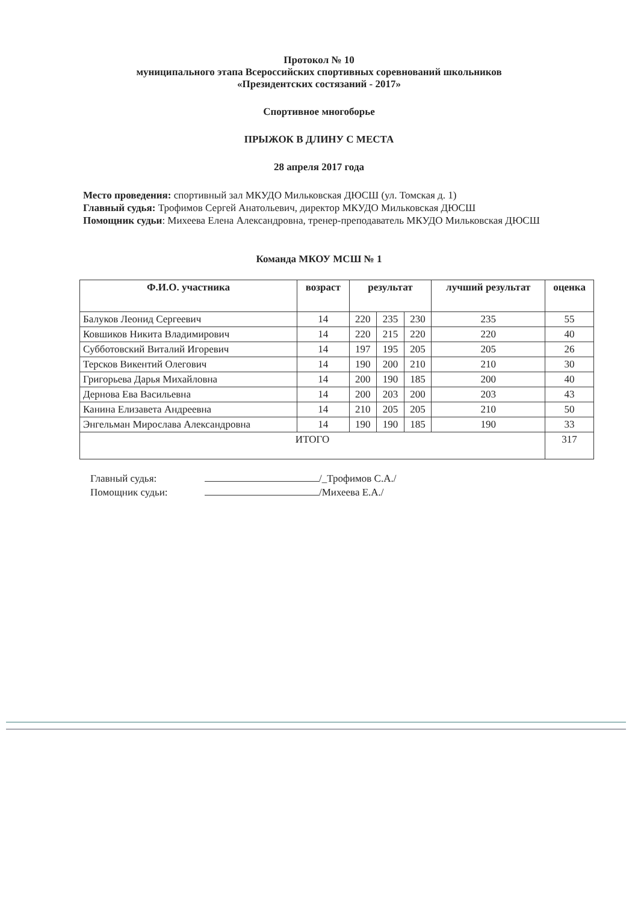Протокол № 10
муниципального этапа Всероссийских спортивных соревнований школьников
«Президентских состязаний - 2017»
Спортивное многоборье
ПРЫЖОК В ДЛИНУ С МЕСТА
28 апреля 2017 года
Место проведения: спортивный зал МКУДО Мильковская ДЮСШ (ул. Томская д. 1)
Главный судья: Трофимов Сергей Анатольевич, директор МКУДО Мильковская ДЮСШ
Помощник судьи: Михеева Елена Александровна, тренер-преподаватель МКУДО Мильковская ДЮСШ
Команда МКОУ МСШ № 1
| Ф.И.О. участника | возраст | результат | | | лучший результат | оценка |
| --- | --- | --- | --- | --- | --- | --- |
| Балуков Леонид Сергеевич | 14 | 220 | 235 | 230 | 235 | 55 |
| Ковшиков Никита Владимирович | 14 | 220 | 215 | 220 | 220 | 40 |
| Субботовский Виталий Игоревич | 14 | 197 | 195 | 205 | 205 | 26 |
| Терсков Викентий Олегович | 14 | 190 | 200 | 210 | 210 | 30 |
| Григорьева Дарья Михайловна | 14 | 200 | 190 | 185 | 200 | 40 |
| Дернова Ева Васильевна | 14 | 200 | 203 | 200 | 203 | 43 |
| Канина Елизавета Андреевна | 14 | 210 | 205 | 205 | 210 | 50 |
| Энгельман Мирослава Александровна | 14 | 190 | 190 | 185 | 190 | 33 |
| ИТОГО | | | | | | 317 |
Главный судья: /_Трофимов С.А./
Помощник судьи: /Михеева Е.А./